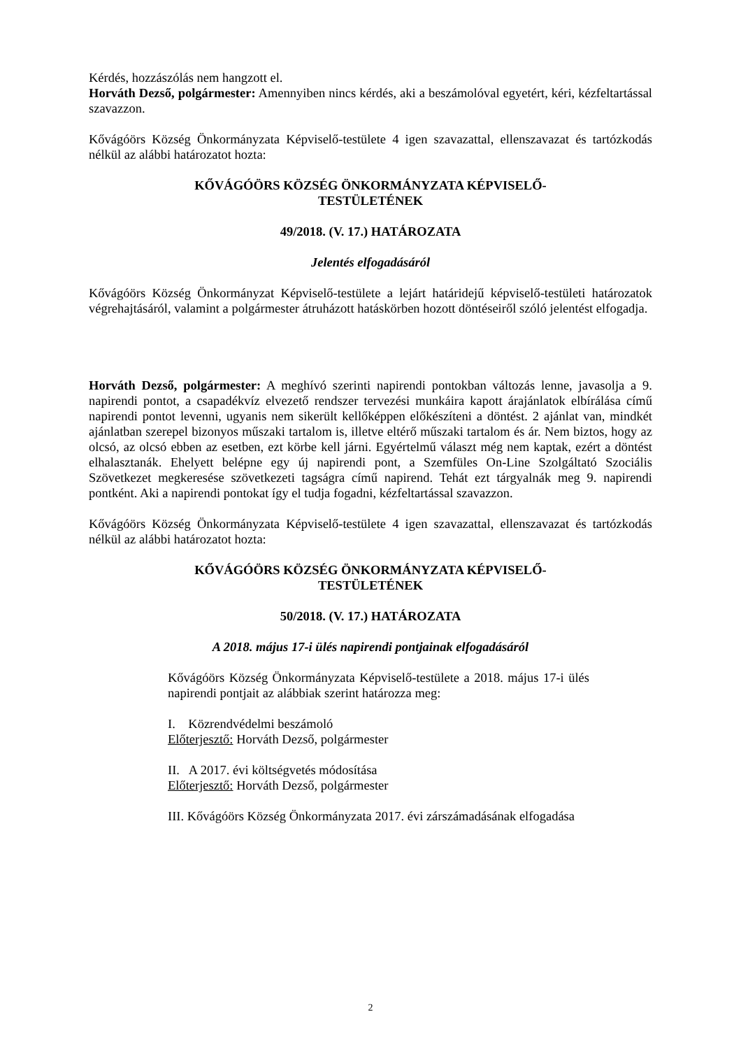Kérdés, hozzászólás nem hangzott el.
Horváth Dezső, polgármester: Amennyiben nincs kérdés, aki a beszámolóval egyetért, kéri, kézfeltartással szavazzon.
Kővágóörs Község Önkormányzata Képviselő-testülete 4 igen szavazattal, ellenszavazat és tartózkodás nélkül az alábbi határozatot hozta:
KŐVÁGÓÖRS KÖZSÉG ÖNKORMÁNYZATA KÉPVISELŐ-
TESTÜLETÉNEK
49/2018. (V. 17.) HATÁROZATA
Jelentés elfogadásáról
Kővágóörs Község Önkormányzat Képviselő-testülete a lejárt határidejű képviselő-testületi határozatok végrehajtásáról, valamint a polgármester átruházott hatáskörben hozott döntéseiről szóló jelentést elfogadja.
Horváth Dezső, polgármester: A meghívó szerinti napirendi pontokban változás lenne, javasolja a 9. napirendi pontot, a csapadékvíz elvezető rendszer tervezési munkáira kapott árajánlatok elbírálása című napirendi pontot levenni, ugyanis nem sikerült kellőképpen előkészíteni a döntést. 2 ajánlat van, mindkét ajánlatban szerepel bizonyos műszaki tartalom is, illetve eltérő műszaki tartalom és ár. Nem biztos, hogy az olcsó, az olcsó ebben az esetben, ezt körbe kell járni. Egyértelmű választ még nem kaptak, ezért a döntést elhalasztanák. Ehelyett belépne egy új napirendi pont, a Szemfüles On-Line Szolgáltató Szociális Szövetkezet megkeresése szövetkezeti tagságra című napirend. Tehát ezt tárgyalnák meg 9. napirendi pontként. Aki a napirendi pontokat így el tudja fogadni, kézfeltartással szavazzon.
Kővágóörs Község Önkormányzata Képviselő-testülete 4 igen szavazattal, ellenszavazat és tartózkodás nélkül az alábbi határozatot hozta:
KŐVÁGÓÖRS KÖZSÉG ÖNKORMÁNYZATA KÉPVISELŐ-
TESTÜLETÉNEK
50/2018. (V. 17.) HATÁROZATA
A 2018. május 17-i ülés napirendi pontjainak elfogadásáról
Kővágóörs Község Önkormányzata Képviselő-testülete a 2018. május 17-i ülés napirendi pontjait az alábbiak szerint határozza meg:
I. Közrendvédelmi beszámoló
Előterjesztő: Horváth Dezső, polgármester
II. A 2017. évi költségvetés módosítása
Előterjesztő: Horváth Dezső, polgármester
III. Kővágóörs Község Önkormányzata 2017. évi zárszámadásának elfogadása
2